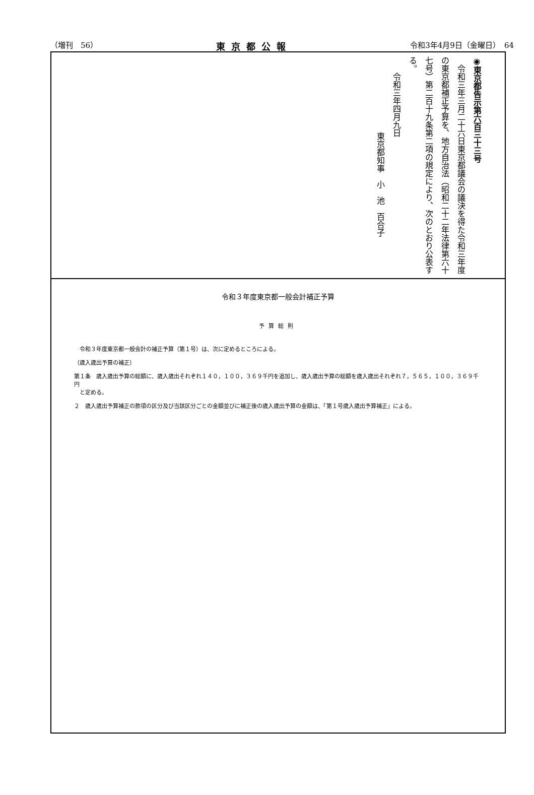（増刊　56） 東京都公報 令和3年4月9日（金曜日）　64
◉東京都告示第六百三十三号
　令和三年三月二十六日東京都議会の議決を得た令和三年度の東京都補正予算を、地方自治法（昭和二十二年法律第六十七号）第二百十九条第二項の規定により、次のとおり公表する。
　　令和三年四月九日
東京都知事　小　池　百合子
令和３年度東京都一般会計補正予算
予算総則
　令和３年度東京都一般会計の補正予算（第１号）は、次に定めるところによる。
（歳入歳出予算の補正）
第１条　歳入歳出予算の総額に、歳入歳出それぞれ１４０，１００，３６９千円を追加し、歳入歳出予算の総額を歳入歳出それぞれ７，５６５，１００，３６９千円
　と定める。
２　歳入歳出予算補正の款項の区分及び当該区分ごとの金額並びに補正後の歳入歳出予算の金額は、「第１号歳入歳出予算補正」による。